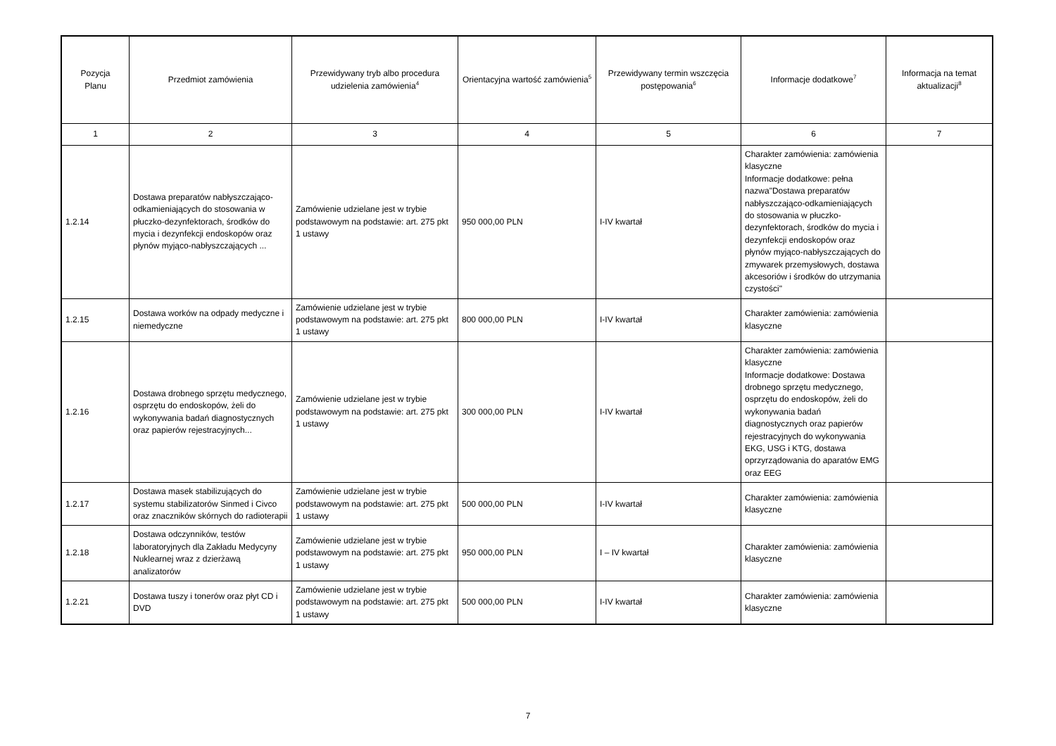| Pozycja Planu | Przedmiot zamówienia | Przewidywany tryb albo procedura udzielenia zamówienia<sup>4</sup> | Orientacyjna wartość zamówienia<sup>5</sup> | Przewidywany termin wszczęcia postępowania<sup>6</sup> | Informacje dodatkowe<sup>7</sup> | Informacja na temat aktualizacji<sup>8</sup> |
| --- | --- | --- | --- | --- | --- | --- |
| 1 | 2 | 3 | 4 | 5 | 6 | 7 |
| 1.2.14 | Dostawa preparatów nabłyszczająco-odkamieniających do stosowania w płuczko-dezynfektorach, środków do mycia i dezynfekcji endoskopów oraz płynów myjąco-nabłyszczających ... | Zamówienie udzielane jest w trybie podstawowym na podstawie: art. 275 pkt 1 ustawy | 950 000,00 PLN | I-IV kwartał | Charakter zamówienia: zamówienia klasyczne Informacje dodatkowe: pełna nazwa"Dostawa preparatów nabłyszczająco-odkamieniających do stosowania w płuczko-dezynfektorach, środków do mycia i dezynfekcji endoskopów oraz płynów myjąco-nabłyszczających do zmywarek przemysłowych, dostawa akcesoriów i środków do utrzymania czystości" | |
| 1.2.15 | Dostawa worków na odpady medyczne i niemedyczne | Zamówienie udzielane jest w trybie podstawowym na podstawie: art. 275 pkt 1 ustawy | 800 000,00 PLN | I-IV kwartał | Charakter zamówienia: zamówienia klasyczne | |
| 1.2.16 | Dostawa drobnego sprzętu medycznego, osprzętu do endoskopów, żeli do wykonywania badań diagnostycznych oraz papierów rejestracyjnych... | Zamówienie udzielane jest w trybie podstawowym na podstawie: art. 275 pkt 1 ustawy | 300 000,00 PLN | I-IV kwartał | Charakter zamówienia: zamówienia klasyczne Informacje dodatkowe: Dostawa drobnego sprzętu medycznego, osprzętu do endoskopów, żeli do wykonywania badań diagnostycznych oraz papierów rejestracyjnych do wykonywania EKG, USG i KTG, dostawa oprzyrządowania do aparatów EMG oraz EEG | |
| 1.2.17 | Dostawa masek stabilizujących do systemu stabilizatorów Sinmed i Civco oraz znaczników skórnych do radioterapii | Zamówienie udzielane jest w trybie podstawowym na podstawie: art. 275 pkt 1 ustawy | 500 000,00 PLN | I-IV kwartał | Charakter zamówienia: zamówienia klasyczne | |
| 1.2.18 | Dostawa odczynników, testów laboratoryjnych dla Zakładu Medycyny Nuklearnej wraz z dzierżawą analizatorów | Zamówienie udzielane jest w trybie podstawowym na podstawie: art. 275 pkt 1 ustawy | 950 000,00 PLN | I – IV kwartał | Charakter zamówienia: zamówienia klasyczne | |
| 1.2.21 | Dostawa tuszy i tonerów oraz płyt CD i DVD | Zamówienie udzielane jest w trybie podstawowym na podstawie: art. 275 pkt 1 ustawy | 500 000,00 PLN | I-IV kwartał | Charakter zamówienia: zamówienia klasyczne | |
7